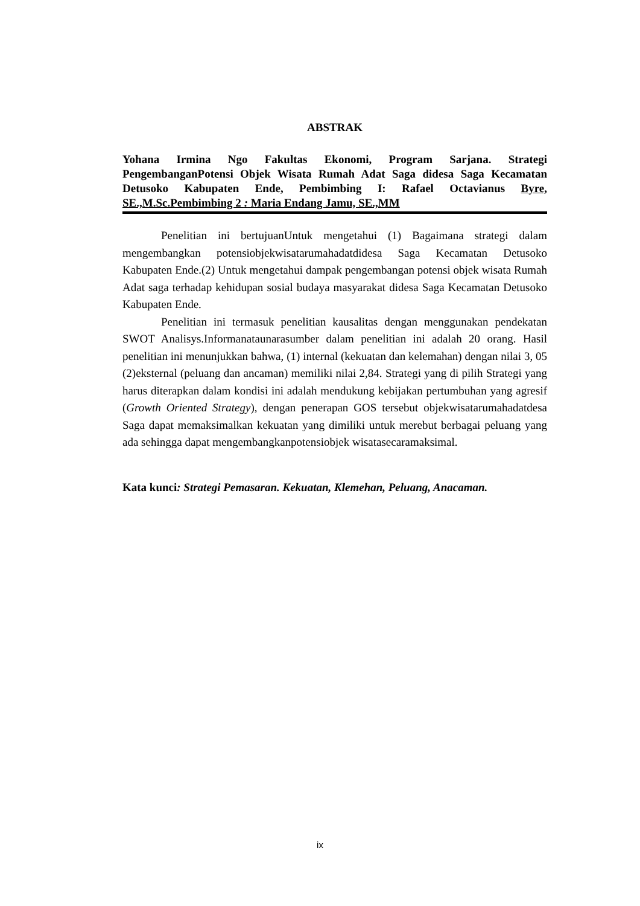ABSTRAK
Yohana Irmina Ngo Fakultas Ekonomi, Program Sarjana. Strategi PengembanganPotensi Objek Wisata Rumah Adat Saga didesa Saga Kecamatan Detusoko Kabupaten Ende, Pembimbing I: Rafael Octavianus Byre, SE.,M.Sc.Pembimbing 2 : Maria Endang Jamu, SE.,MM
Penelitian ini bertujuanUntuk mengetahui (1) Bagaimana strategi dalam mengembangkan potensiobjekwisatarumahadatdidesa Saga Kecamatan Detusoko Kabupaten Ende.(2) Untuk mengetahui dampak pengembangan potensi objek wisata Rumah Adat saga terhadap kehidupan sosial budaya masyarakat didesa Saga Kecamatan Detusoko Kabupaten Ende.
Penelitian ini termasuk penelitian kausalitas dengan menggunakan pendekatan SWOT Analisys.Informanataunarasumber dalam penelitian ini adalah 20 orang. Hasil penelitian ini menunjukkan bahwa, (1) internal (kekuatan dan kelemahan) dengan nilai 3, 05 (2)eksternal (peluang dan ancaman) memiliki nilai 2,84. Strategi yang di pilih Strategi yang harus diterapkan dalam kondisi ini adalah mendukung kebijakan pertumbuhan yang agresif (Growth Oriented Strategy), dengan penerapan GOS tersebut objekwisatarumahadatdesa Saga dapat memaksimalkan kekuatan yang dimiliki untuk merebut berbagai peluang yang ada sehingga dapat mengembangkanpotensiobjek wisatasecaramaksimal.
Kata kunci: Strategi Pemasaran. Kekuatan, Klemehan, Peluang, Anacaman.
ix